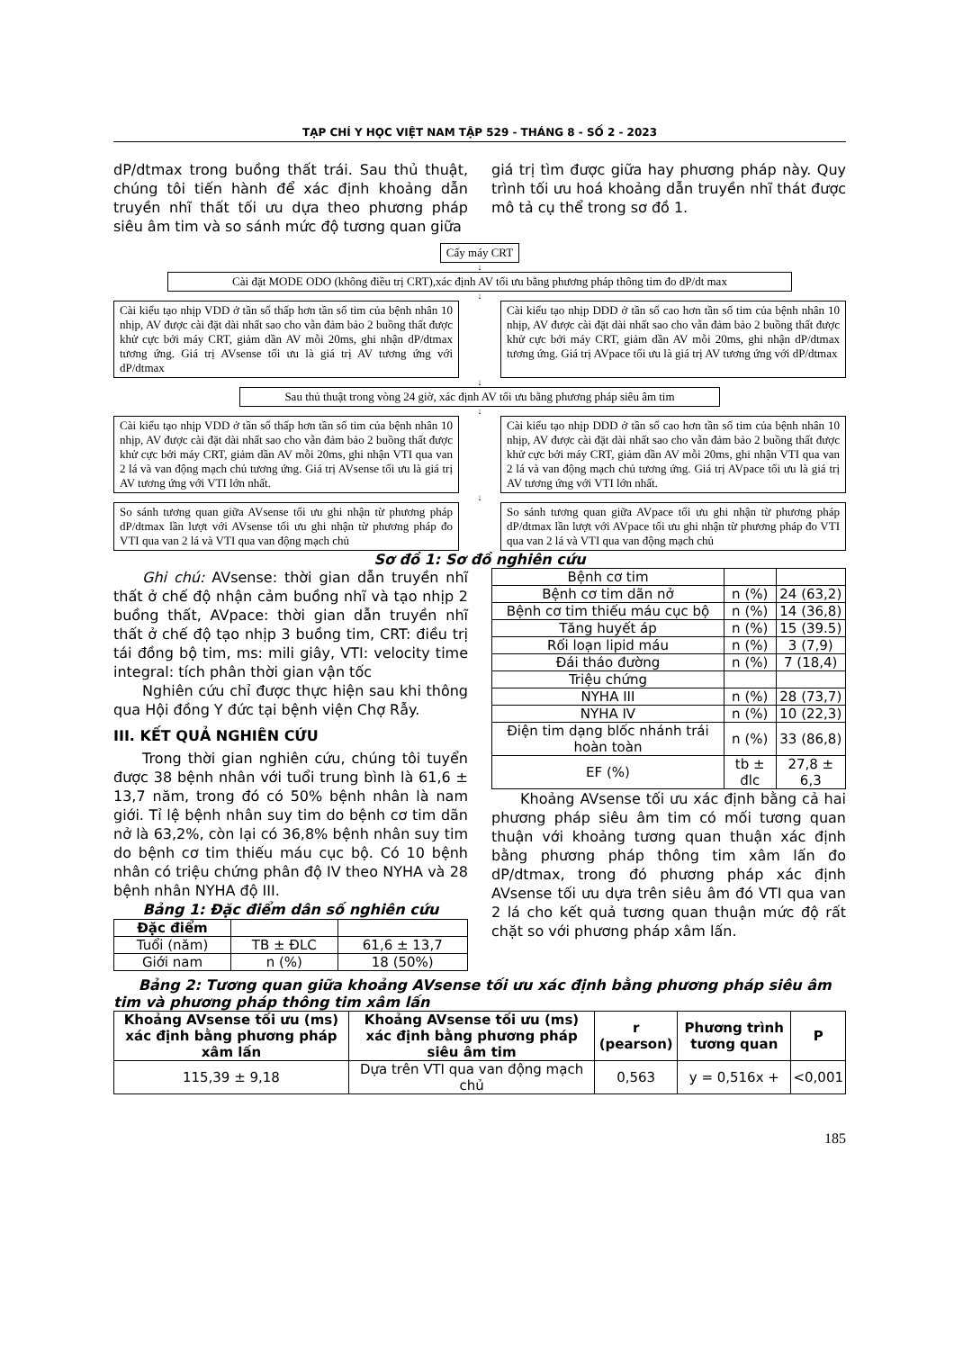TẠP CHÍ Y HỌC VIỆT NAM TẬP 529 - THÁNG 8 - SỐ 2 - 2023
dP/dtmax trong buồng thất trái. Sau thủ thuật, chúng tôi tiến hành để xác định khoảng dẫn truyền nhĩ thất tối ưu dựa theo phương pháp siêu âm tim và so sánh mức độ tương quan giữa
giá trị tìm được giữa hay phương pháp này. Quy trình tối ưu hoá khoảng dẫn truyền nhĩ thát được mô tả cụ thể trong sơ đồ 1.
Cấy máy CRT
↓
Cài đặt MODE ODO (không điều trị CRT),xác định AV tối ưu bằng phương pháp thông tim đo dP/dt max
↓
Cài kiểu tạo nhịp VDD ở tần số thấp hơn tần số tim của bệnh nhân 10 nhịp, AV được cài đặt dài nhất sao cho vẫn đảm bảo 2 buồng thất được khử cực bởi máy CRT, giảm dần AV mỗi 20ms, ghi nhận dP/dtmax tương ứng. Giá trị AVsense tối ưu là giá trị AV tương ứng với dP/dtmax
Cài kiểu tạo nhịp DDD ở tần số cao hơn tần số tim của bệnh nhân 10 nhịp, AV được cài đặt dài nhất sao cho vẫn đảm bảo 2 buồng thất được khử cực bởi máy CRT, giảm dần AV mỗi 20ms, ghi nhận dP/dtmax tương ứng. Giá trị AVpace tối ưu là giá trị AV tương ứng với dP/dtmax
↓
Sau thủ thuật trong vòng 24 giờ, xác định AV tối ưu bằng phương pháp siêu âm tim
↓
Cài kiểu tạo nhịp VDD ở tần số thấp hơn tần số tim của bệnh nhân 10 nhịp, AV được cài đặt dài nhất sao cho vẫn đảm bảo 2 buồng thất được khử cực bởi máy CRT, giảm dần AV mỗi 20ms, ghi nhận VTI qua van 2 lá và van động mạch chủ tương ứng. Giá trị AVsense tối ưu là giá trị AV tương ứng với VTI lớn nhất.
Cài kiểu tạo nhịp DDD ở tần số cao hơn tần số tim của bệnh nhân 10 nhịp, AV được cài đặt dài nhất sao cho vẫn đảm bảo 2 buồng thất được khử cực bởi máy CRT, giảm dần AV mỗi 20ms, ghi nhận VTI qua van 2 lá và van động mạch chủ tương ứng. Giá trị AVpace tối ưu là giá trị AV tương ứng với VTI lớn nhất.
↓
So sánh tương quan giữa AVsense tối ưu ghi nhận từ phương pháp dP/dtmax lần lượt với AVsense tối ưu ghi nhận từ phương pháp đo VTI qua van 2 lá và VTI qua van động mạch chủ
So sánh tương quan giữa AVpace tối ưu ghi nhận từ phương pháp dP/dtmax lần lượt với AVpace tối ưu ghi nhận từ phương pháp đo VTI qua van 2 lá và VTI qua van động mạch chủ
Sơ đồ 1: Sơ đồ nghiên cứu
Ghi chú: AVsense: thời gian dẫn truyền nhĩ thất ở chế độ nhận cảm buồng nhĩ và tạo nhịp 2 buồng thất, AVpace: thời gian dẫn truyền nhĩ thất ở chế độ tạo nhịp 3 buồng tim, CRT: điều trị tái đồng bộ tim, ms: mili giây, VTI: velocity time integral: tích phân thời gian vận tốc
Nghiên cứu chỉ được thực hiện sau khi thông qua Hội đồng Y đức tại bệnh viện Chợ Rẫy.
III. KẾT QUẢ NGHIÊN CỨU
Trong thời gian nghiên cứu, chúng tôi tuyển được 38 bệnh nhân với tuổi trung bình là 61,6 ± 13,7 năm, trong đó có 50% bệnh nhân là nam giới. Tỉ lệ bệnh nhân suy tim do bệnh cơ tim dãn nở là 63,2%, còn lại có 36,8% bệnh nhân suy tim do bệnh cơ tim thiếu máu cục bộ. Có 10 bệnh nhân có triệu chứng phân độ IV theo NYHA và 28 bệnh nhân NYHA độ III.
Bảng 1: Đặc điểm dân số nghiên cứu
| Đặc điểm | | |
| --- | --- | --- |
| Tuổi (năm) | TB ± ĐLC | 61,6 ± 13,7 |
| Giới nam | n (%) | 18 (50%) |
| Bệnh cơ tim | | |
| Bệnh cơ tim dãn nở | n (%) | 24 (63,2) |
| Bệnh cơ tim thiếu máu cục bộ | n (%) | 14 (36,8) |
| Tăng huyết áp | n (%) | 15 (39.5) |
| Rối loạn lipid máu | n (%) | 3 (7,9) |
| Đái tháo đường | n (%) | 7 (18,4) |
| Triệu chứng | | |
| NYHA III | n (%) | 28 (73,7) |
| NYHA IV | n (%) | 10 (22,3) |
| Điện tim dạng blốc nhánh trái hoàn toàn | n (%) | 33 (86,8) |
| EF (%) | tb ± đlc | 27,8 ± 6,3 |
Khoảng AVsense tối ưu xác định bằng cả hai phương pháp siêu âm tim có mối tương quan thuận với khoảng tương quan thuận xác định bằng phương pháp thông tim xâm lấn đo dP/dtmax, trong đó phương pháp xác định AVsense tối ưu dựa trên siêu âm đó VTI qua van 2 lá cho kết quả tương quan thuận mức độ rất chặt so với phương pháp xâm lấn.
Bảng 2: Tương quan giữa khoảng AVsense tối ưu xác định bằng phương pháp siêu âm tim và phương pháp thông tim xâm lấn
| Khoảng AVsense tối ưu (ms) xác định bằng phương pháp xâm lấn | Khoảng AVsense tối ưu (ms) xác định bằng phương pháp siêu âm tim | r (pearson) | Phương trình tương quan | P |
| --- | --- | --- | --- | --- |
| 115,39 ± 9,18 | Dựa trên VTI qua van động mạch chủ | 0,563 | y = 0,516x + | <0,001 |
185